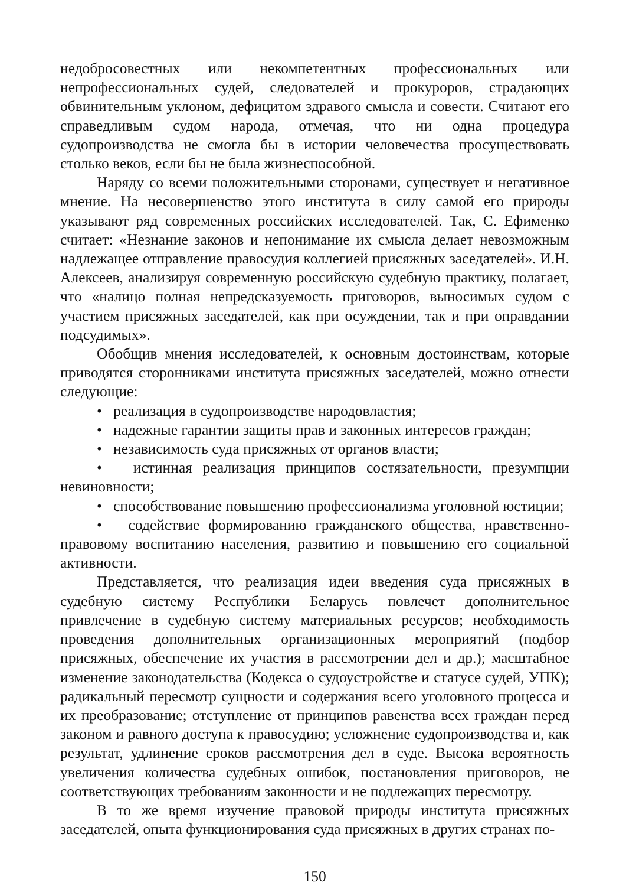недобросовестных или некомпетентных профессиональных или непрофессиональных судей, следователей и прокуроров, страдающих обвинительным уклоном, дефицитом здравого смысла и совести. Считают его справедливым судом народа, отмечая, что ни одна процедура судопроизводства не смогла бы в истории человечества просуществовать столько веков, если бы не была жизнеспособной.
Наряду со всеми положительными сторонами, существует и негативное мнение. На несовершенство этого института в силу самой его природы указывают ряд современных российских исследователей. Так, С. Ефименко считает: «Незнание законов и непонимание их смысла делает невозможным надлежащее отправление правосудия коллегией присяжных заседателей». И.Н. Алексеев, анализируя современную российскую судебную практику, полагает, что «налицо полная непредсказуемость приговоров, выносимых судом с участием присяжных заседателей, как при осуждении, так и при оправдании подсудимых».
Обобщив мнения исследователей, к основным достоинствам, которые приводятся сторонниками института присяжных заседателей, можно отнести следующие:
• реализация в судопроизводстве народовластия;
• надежные гарантии защиты прав и законных интересов граждан;
• независимость суда присяжных от органов власти;
• истинная реализация принципов состязательности, презумпции невиновности;
• способствование повышению профессионализма уголовной юстиции;
• содействие формированию гражданского общества, нравственно-правовому воспитанию населения, развитию и повышению его социальной активности.
Представляется, что реализация идеи введения суда присяжных в судебную систему Республики Беларусь повлечет дополнительное привлечение в судебную систему материальных ресурсов; необходимость проведения дополнительных организационных мероприятий (подбор присяжных, обеспечение их участия в рассмотрении дел и др.); масштабное изменение законодательства (Кодекса о судоустройстве и статусе судей, УПК); радикальный пересмотр сущности и содержания всего уголовного процесса и их преобразование; отступление от принципов равенства всех граждан перед законом и равного доступа к правосудию; усложнение судопроизводства и, как результат, удлинение сроков рассмотрения дел в суде. Высока вероятность увеличения количества судебных ошибок, постановления приговоров, не соответствующих требованиям законности и не подлежащих пересмотру.
В то же время изучение правовой природы института присяжных заседателей, опыта функционирования суда присяжных в других странах по-
150